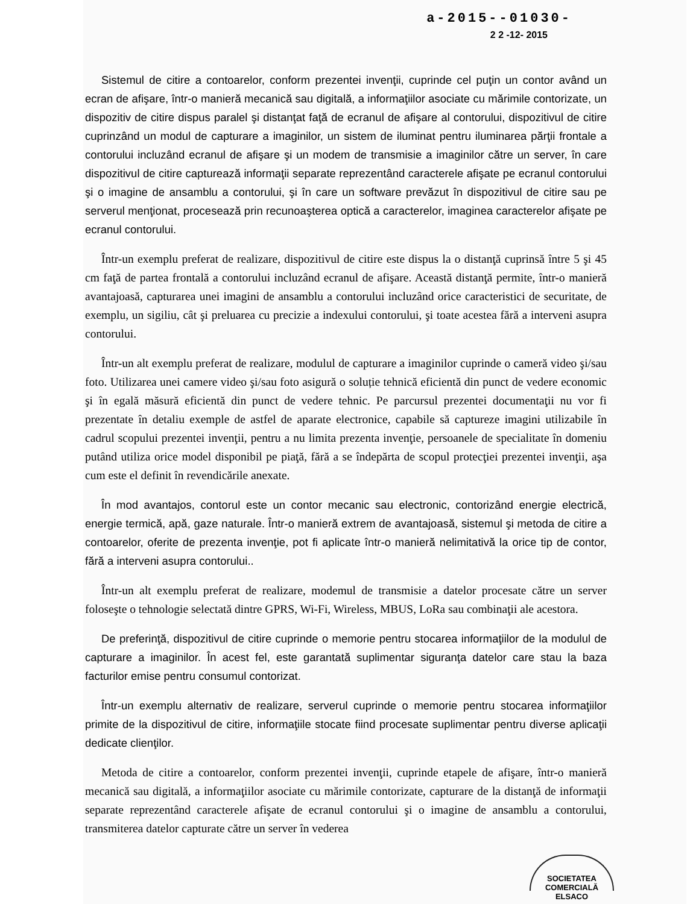a-2015--01030-
2 2 -12- 2015
Sistemul de citire a contoarelor, conform prezentei invenţii, cuprinde cel puţin un contor având un ecran de afişare, într-o manieră mecanică sau digitală, a informaţiilor asociate cu mărimile contorizate, un dispozitiv de citire dispus paralel şi distanţat faţă de ecranul de afişare al contorului, dispozitivul de citire cuprinzând un modul de capturare a imaginilor, un sistem de iluminat pentru iluminarea părţii frontale a contorului incluzând ecranul de afişare şi un modem de transmisie a imaginilor către un server, în care dispozitivul de citire capturează informaţii separate reprezentând caracterele afişate pe ecranul contorului şi o imagine de ansamblu a contorului, şi în care un software prevăzut în dispozitivul de citire sau pe serverul menţionat, procesează prin recunoaşterea optică a caracterelor, imaginea caracterelor afişate pe ecranul contorului.
Într-un exemplu preferat de realizare, dispozitivul de citire este dispus la o distanţă cuprinsă între 5 şi 45 cm faţă de partea frontală a contorului incluzând ecranul de afişare. Această distanţă permite, într-o manieră avantajoasă, capturarea unei imagini de ansamblu a contorului incluzând orice caracteristici de securitate, de exemplu, un sigiliu, cât şi preluarea cu precizie a indexului contorului, şi toate acestea fără a interveni asupra contorului.
Într-un alt exemplu preferat de realizare, modulul de capturare a imaginilor cuprinde o cameră video şi/sau foto. Utilizarea unei camere video şi/sau foto asigură o soluție tehnică eficientă din punct de vedere economic şi în egală măsură eficientă din punct de vedere tehnic. Pe parcursul prezentei documentaţii nu vor fi prezentate în detaliu exemple de astfel de aparate electronice, capabile să captureze imagini utilizabile în cadrul scopului prezentei invenţii, pentru a nu limita prezenta invenţie, persoanele de specialitate în domeniu putând utiliza orice model disponibil pe piaţă, fără a se îndepărta de scopul protecţiei prezentei invenţii, aşa cum este el definit în revendicările anexate.
În mod avantajos, contorul este un contor mecanic sau electronic, contorizând energie electrică, energie termică, apă, gaze naturale. Într-o manieră extrem de avantajoasă, sistemul şi metoda de citire a contoarelor, oferite de prezenta invenţie, pot fi aplicate într-o manieră nelimitativă la orice tip de contor, fără a interveni asupra contorului..
Într-un alt exemplu preferat de realizare, modemul de transmisie a datelor procesate către un server foloseşte o tehnologie selectată dintre GPRS, Wi-Fi, Wireless, MBUS, LoRa sau combinaţii ale acestora.
De preferinţă, dispozitivul de citire cuprinde o memorie pentru stocarea informaţiilor de la modulul de capturare a imaginilor. În acest fel, este garantată suplimentar siguranţa datelor care stau la baza facturilor emise pentru consumul contorizat.
Într-un exemplu alternativ de realizare, serverul cuprinde o memorie pentru stocarea informaţiilor primite de la dispozitivul de citire, informaţiile stocate fiind procesate suplimentar pentru diverse aplicaţii dedicate clienţilor.
Metoda de citire a contoarelor, conform prezentei invenţii, cuprinde etapele de afişare, într-o manieră mecanică sau digitală, a informaţiilor asociate cu mărimile contorizate, capturare de la distanţă de informaţii separate reprezentând caracterele afişate de ecranul contorului şi o imagine de ansamblu a contorului, transmiterea datelor capturate către un server în vederea
SOCIETATEA COMERCIALĂ
ELSACO